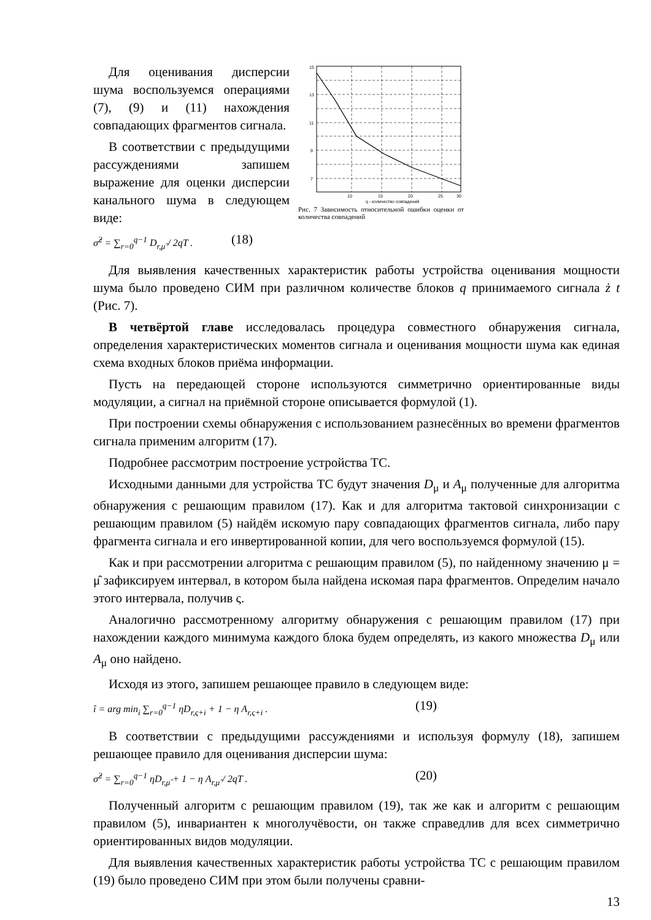Для оценивания дисперсии шума воспользуемся операциями (7), (9) и (11) нахождения совпадающих фрагментов сигнала.
В соответствии с предыдущими рассуждениями запишем выражение для оценки дисперсии канального шума в следующем виде:
σ̂<sup>2</sup> = ∑<sub>r=0</sub><sup>q−1</sup> D<sub>r,μ̂</sub> / 2qT . (18)
15
13
11
9
7
10
15
20
25
30
q - количество совпадений
Рис. 7 Зависимость относительной ошибки оценки от количества совпадений
Для выявления качественных характеристик работы устройства оценивания мощности шума было проведено СИМ при различном количестве блоков q принимаемого сигнала ż t (Рис. 7).
В четвёртой главе исследовалась процедура совместного обнаружения сигнала, определения характеристических моментов сигнала и оценивания мощности шума как единая схема входных блоков приёма информации.
Пусть на передающей стороне используются симметрично ориентированные виды модуляции, а сигнал на приёмной стороне описывается формулой (1).
При построении схемы обнаружения с использованием разнесённых во времени фрагментов сигнала применим алгоритм (17).
Подробнее рассмотрим построение устройства ТС.
Исходными данными для устройства ТС будут значения D<sub>μ</sub> и A<sub>μ</sub> полученные для алгоритма обнаружения с решающим правилом (17). Как и для алгоритма тактовой синхронизации с решающим правилом (5) найдём искомую пару совпадающих фрагментов сигнала, либо пару фрагмента сигнала и его инвертированной копии, для чего воспользуемся формулой (15).
Как и при рассмотрении алгоритма с решающим правилом (5), по найденному значению μ = μ̂ зафиксируем интервал, в котором была найдена искомая пара фрагментов. Определим начало этого интервала, получив ς.
Аналогично рассмотренному алгоритму обнаружения с решающим правилом (17) при нахождении каждого минимума каждого блока будем определять, из какого множества D<sub>μ</sub> или A<sub>μ</sub> оно найдено.
Исходя из этого, запишем решающее правило в следующем виде:
î = arg min<sub>i</sub> ∑<sub>r=0</sub><sup>q−1</sup> ηD<sub>r,ς+i</sub> + 1 − η A<sub>r,ς+i</sub> . (19)
В соответствии с предыдущими рассуждениями и используя формулу (18), запишем решающее правило для оценивания дисперсии шума:
σ̂<sup>2</sup> = ∑<sub>r=0</sub><sup>q−1</sup> ηD<sub>r,μ̂</sub> + 1 − η A<sub>r,μ̂</sub> / 2qT . (20)
Полученный алгоритм с решающим правилом (19), так же как и алгоритм с решающим правилом (5), инвариантен к многолучёвости, он также справедлив для всех симметрично ориентированных видов модуляции.
Для выявления качественных характеристик работы устройства ТС с решающим правилом (19) было проведено СИМ при этом были получены сравни-
13